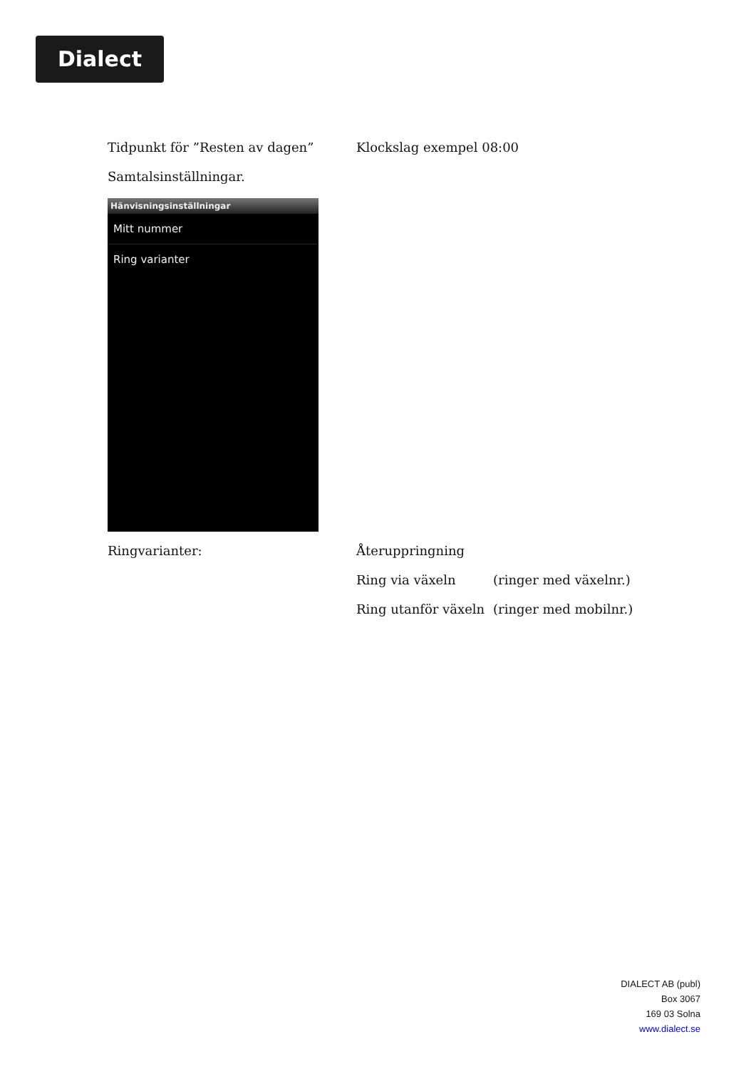Dialect
Tidpunkt för ”Resten av dagen” Klockslag exempel 08:00
Samtalsinställningar.
Hänvisningsinställningar
Mitt nummer
Ring varianter
Ringvarianter: Återuppringning
Ring via växeln (ringer med växelnr.)
Ring utanför växeln
(ringer med mobilnr.)
DIALECT AB (publ)
Box 3067
169 03 Solna
www.dialect.se